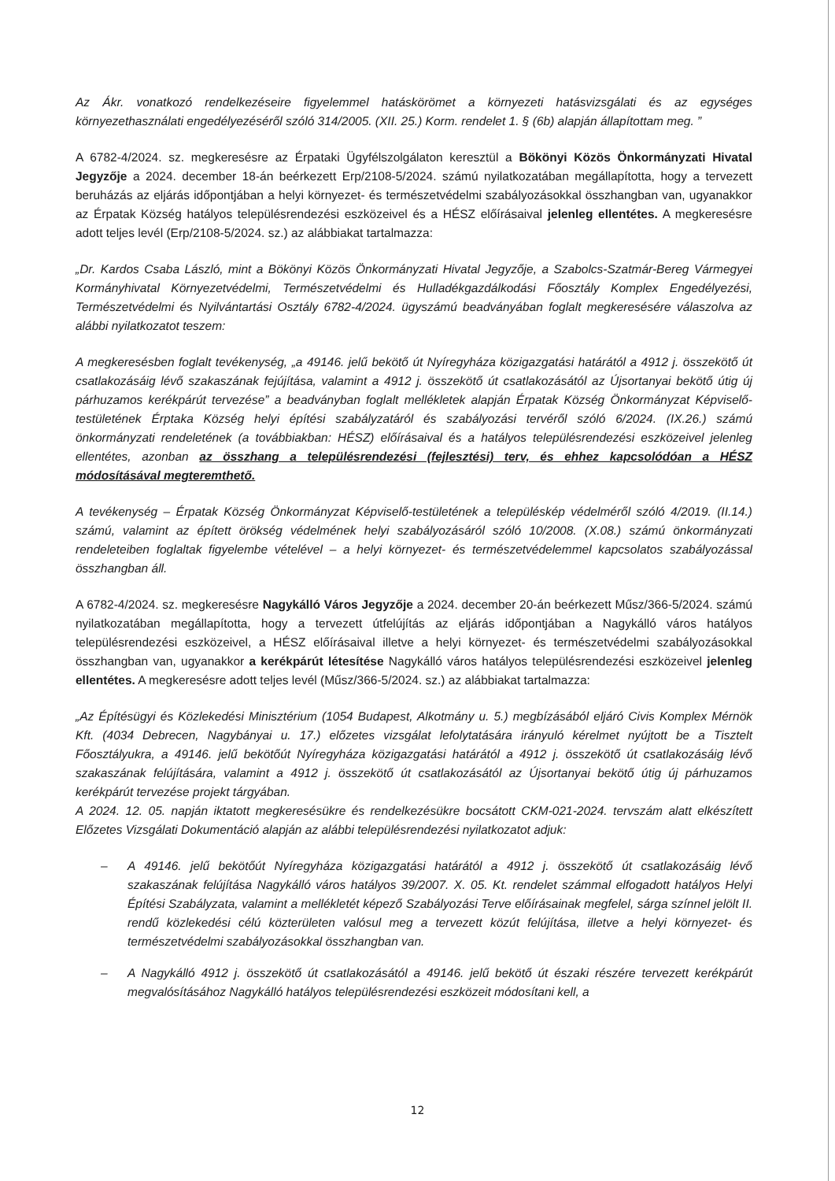Az Ákr. vonatkozó rendelkezéseire figyelemmel hatáskörömet a környezeti hatásvizsgálati és az egységes környezethasználati engedélyezéséről szóló 314/2005. (XII. 25.) Korm. rendelet 1. § (6b) alapján állapítottam meg. ”
A 6782-4/2024. sz. megkeresésre az Érpataki Ügyfélszolgálaton keresztül a Bökönyi Közös Önkormányzati Hivatal Jegyzője a 2024. december 18-án beérkezett Erp/2108-5/2024. számú nyilatkozatában megállapította, hogy a tervezett beruházás az eljárás időpontjában a helyi környezet- és természetvédelmi szabályozásokkal összhangban van, ugyanakkor az Érpatak Község hatályos településrendezési eszközeivel és a HÉSZ előírásaival jelenleg ellentétes. A megkeresésre adott teljes levél (Erp/2108-5/2024. sz.) az alábbiakat tartalmazza:
„Dr. Kardos Csaba László, mint a Bökönyi Közös Önkormányzati Hivatal Jegyzője, a Szabolcs-Szatmár-Bereg Vármegyei Kormányhivatal Környezetvédelmi, Természetvédelmi és Hulladékgazdálkodási Főosztály Komplex Engedélyezési, Természetvédelmi és Nyilvántartási Osztály 6782-4/2024. ügyszámú beadványában foglalt megkeresésére válaszolva az alábbi nyilatkozatot teszem:
A megkeresésben foglalt tevékenység, „a 49146. jelű bekötő út Nyíregyháza közigazgatási határától a 4912 j. összekötő út csatlakozásáig lévő szakaszának fejújítása, valamint a 4912 j. összekötő út csatlakozásától az Újsortanyai bekötő útig új párhuzamos kerékpárút tervezése” a beadványban foglalt mellékletek alapján Érpatak Község Önkormányzat Képviselő-testületének Érptaka Község helyi építési szabályzatáról és szabályozási tervéről szóló 6/2024. (IX.26.) számú önkormányzati rendeletének (a továbbiakban: HÉSZ) előírásaival és a hatályos településrendezési eszközeivel jelenleg ellentétes, azonban az összhang a településrendezési (fejlesztési) terv, és ehhez kapcsolódóan a HÉSZ módosításával megteremthető.
A tevékenység – Érpatak Község Önkormányzat Képviselő-testületének a településkép védelméről szóló 4/2019. (II.14.) számú, valamint az épített örökség védelmének helyi szabályozásáról szóló 10/2008. (X.08.) számú önkormányzati rendeleteiben foglaltak figyelembe vételével – a helyi környezet- és természetvédelemmel kapcsolatos szabályozással összhangban áll.
A 6782-4/2024. sz. megkeresésre Nagykálló Város Jegyzője a 2024. december 20-án beérkezett Műsz/366-5/2024. számú nyilatkozatában megállapította, hogy a tervezett útfelújítás az eljárás időpontjában a Nagykálló város hatályos településrendezési eszközeivel, a HÉSZ előírásaival illetve a helyi környezet- és természetvédelmi szabályozásokkal összhangban van, ugyanakkor a kerékpárút létesítése Nagykálló város hatályos településrendezési eszközeivel jelenleg ellentétes. A megkeresésre adott teljes levél (Műsz/366-5/2024. sz.) az alábbiakat tartalmazza:
„Az Építésügyi és Közlekedési Minisztérium (1054 Budapest, Alkotmány u. 5.) megbízásából eljáró Civis Komplex Mérnök Kft. (4034 Debrecen, Nagybányai u. 17.) előzetes vizsgálat lefolytatására irányuló kérelmet nyújtott be a Tisztelt Főosztályukra, a 49146. jelű bekötőút Nyíregyháza közigazgatási határától a 4912 j. összekötő út csatlakozásáig lévő szakaszának felújítására, valamint a 4912 j. összekötő út csatlakozásától az Újsortanyai bekötő útig új párhuzamos kerékpárút tervezése projekt tárgyában.
A 2024. 12. 05. napján iktatott megkeresésükre és rendelkezésükre bocsátott CKM-021-2024. tervszám alatt elkészített Előzetes Vizsgálati Dokumentáció alapján az alábbi településrendezési nyilatkozatot adjuk:
– A 49146. jelű bekötőút Nyíregyháza közigazgatási határától a 4912 j. összekötő út csatlakozásáig lévő szakaszának felújítása Nagykálló város hatályos 39/2007. X. 05. Kt. rendelet számmal elfogadott hatályos Helyi Építési Szabályzata, valamint a mellékletét képező Szabályozási Terve előírásainak megfelel, sárga színnel jelölt II. rendű közlekedési célú közterületen valósul meg a tervezett közút felújítása, illetve a helyi környezet- és természetvédelmi szabályozásokkal összhangban van.
– A Nagykálló 4912 j. összekötő út csatlakozásától a 49146. jelű bekötő út északi részére tervezett kerékpárút megvalósításához Nagykálló hatályos településrendezési eszközeit módosítani kell, a
12